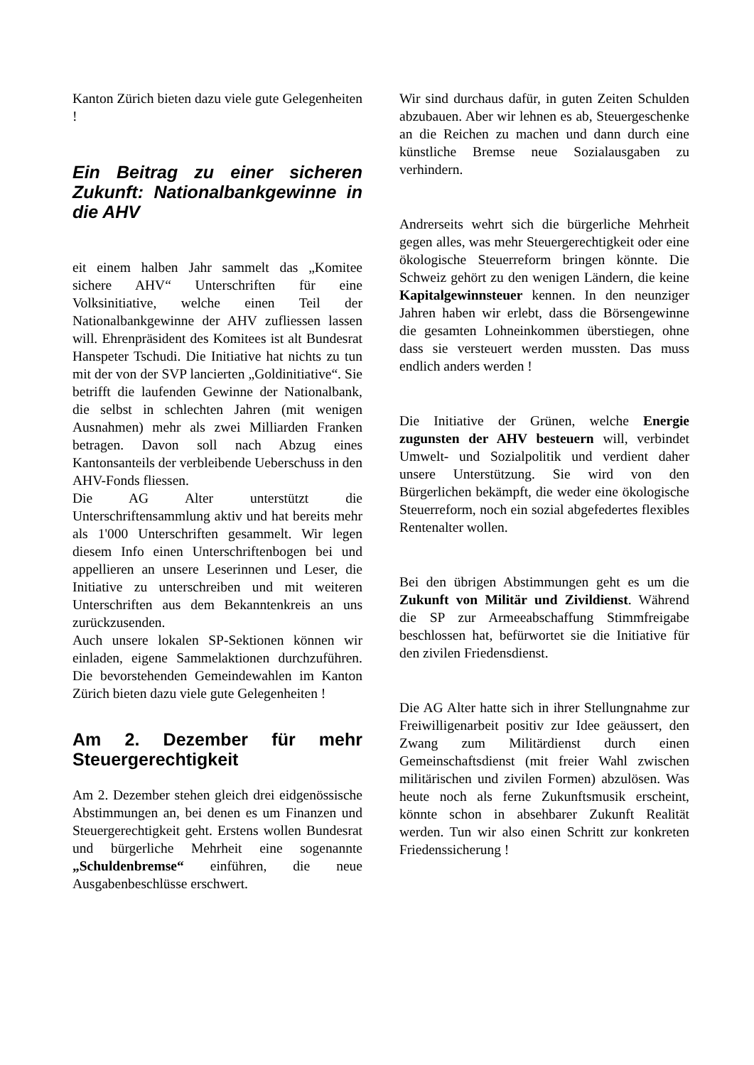Kanton Zürich bieten dazu viele gute Gelegenheiten !
Ein Beitrag zu einer sicheren Zukunft: Nationalbankgewinne in die AHV
eit einem halben Jahr sammelt das „Komitee sichere AHV“ Unterschriften für eine Volksinitiative, welche einen Teil der Nationalbankgewinne der AHV zufliessen lassen will. Ehrenpräsident des Komitees ist alt Bundesrat Hanspeter Tschudi. Die Initiative hat nichts zu tun mit der von der SVP lancierten „Goldinitiative“. Sie betrifft die laufenden Gewinne der Nationalbank, die selbst in schlechten Jahren (mit wenigen Ausnahmen) mehr als zwei Milliarden Franken betragen. Davon soll nach Abzug eines Kantonsanteils der verbleibende Ueberschuss in den AHV-Fonds fliessen.
Die AG Alter unterstützt die Unterschriftensammlung aktiv und hat bereits mehr als 1'000 Unterschriften gesammelt. Wir legen diesem Info einen Unterschriftenbogen bei und appellieren an unsere Leserinnen und Leser, die Initiative zu unterschreiben und mit weiteren Unterschriften aus dem Bekanntenkreis an uns zurückzusenden.
Auch unsere lokalen SP-Sektionen können wir einladen, eigene Sammelaktionen durchzuführen. Die bevorstehenden Gemeindewahlen im Kanton Zürich bieten dazu viele gute Gelegenheiten !
Am 2. Dezember für mehr Steuergerechtigkeit
Am 2. Dezember stehen gleich drei eidgenössische Abstimmungen an, bei denen es um Finanzen und Steuergerechtigkeit geht. Erstens wollen Bundesrat und bürgerliche Mehrheit eine sogenannte „Schuldenbremse“ einführen, die neue Ausgabenbeschlüsse erschwert.
Wir sind durchaus dafür, in guten Zeiten Schulden abzubauen. Aber wir lehnen es ab, Steuergeschenke an die Reichen zu machen und dann durch eine künstliche Bremse neue Sozialausgaben zu verhindern.
Andrerseits wehrt sich die bürgerliche Mehrheit gegen alles, was mehr Steuergerechtigkeit oder eine ökologische Steuerreform bringen könnte. Die Schweiz gehört zu den wenigen Ländern, die keine Kapitalgewinnsteuer kennen. In den neunziger Jahren haben wir erlebt, dass die Börsengewinne die gesamten Lohneinkommen überstiegen, ohne dass sie versteuert werden mussten. Das muss endlich anders werden !
Die Initiative der Grünen, welche Energie zugunsten der AHV besteuern will, verbindet Umwelt- und Sozialpolitik und verdient daher unsere Unterstützung. Sie wird von den Bürgerlichen bekämpft, die weder eine ökologische Steuerreform, noch ein sozial abgefedertes flexibles Rentenalter wollen.
Bei den übrigen Abstimmungen geht es um die Zukunft von Militär und Zivildienst. Während die SP zur Armeeabschaffung Stimmfreigabe beschlossen hat, befürwortet sie die Initiative für den zivilen Friedensdienst.
Die AG Alter hatte sich in ihrer Stellungnahme zur Freiwilligenarbeit positiv zur Idee geäussert, den Zwang zum Militärdienst durch einen Gemeinschaftsdienst (mit freier Wahl zwischen militärischen und zivilen Formen) abzulösen. Was heute noch als ferne Zukunftsmusik erscheint, könnte schon in absehbarer Zukunft Realität werden. Tun wir also einen Schritt zur konkreten Friedenssicherung !